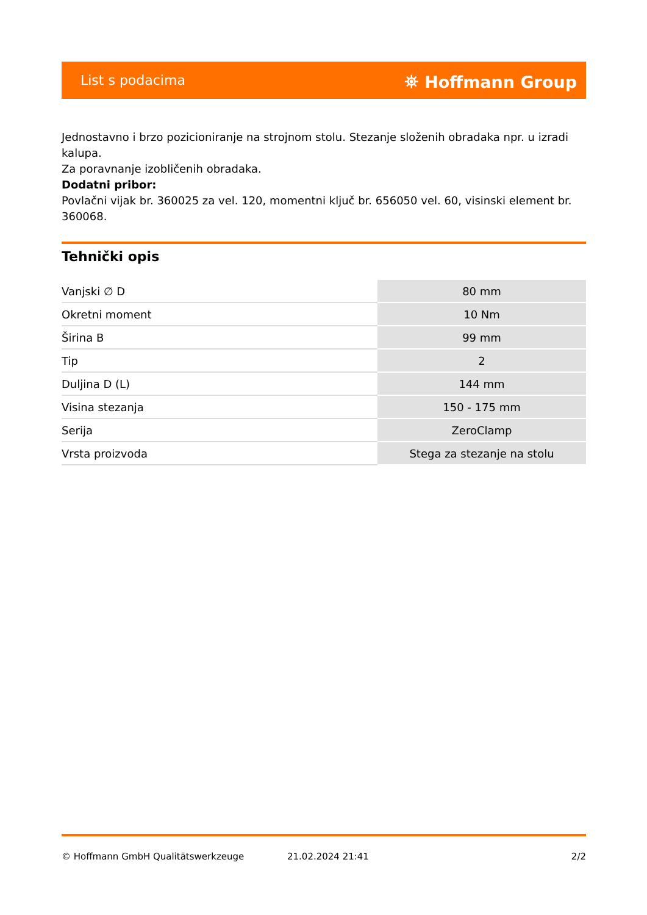List s podacima ⛯ Hoffmann Group
Jednostavno i brzo pozicioniranje na strojnom stolu. Stezanje složenih obradaka npr. u izradi kalupa.
Za poravnanje izobličenih obradaka.
Dodatni pribor:
Povlačni vijak br. 360025 za vel. 120, momentni ključ br. 656050 vel. 60, visinski element br. 360068.
Tehnički opis
| Vanjski ∅ D | 80 mm |
| Okretni moment | 10 Nm |
| Širina B | 99 mm |
| Tip | 2 |
| Duljina D (L) | 144 mm |
| Visina stezanja | 150 - 175 mm |
| Serija | ZeroClamp |
| Vrsta proizvoda | Stega za stezanje na stolu |
© Hoffmann GmbH Qualitätswerkzeuge 21.02.2024 21:41 2/2